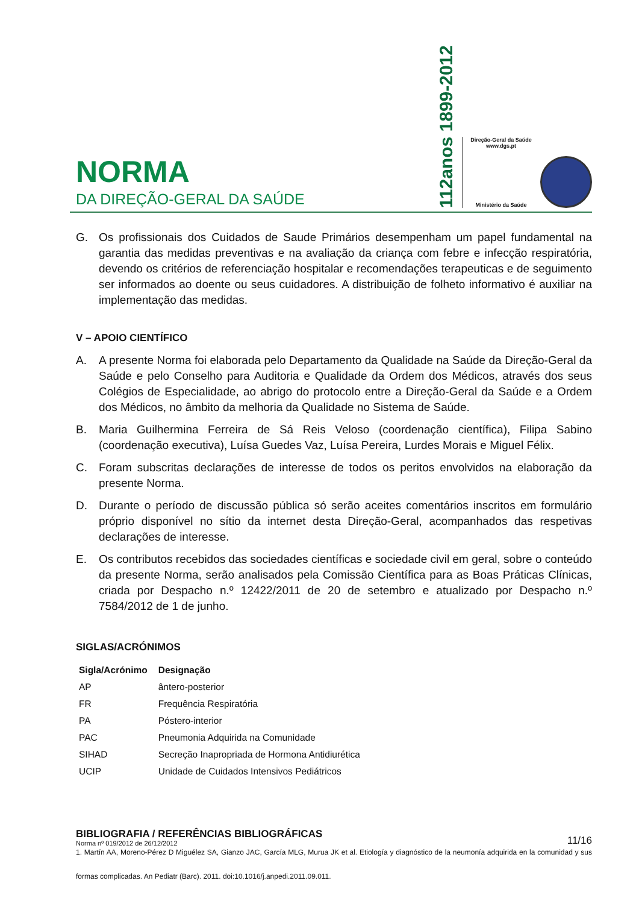NORMA
DA DIREÇÃO-GERAL DA SAÚDE
112anos 1899-2012
Direção-Geral da Saúde
www.dgs.pt
Ministério da Saúde
G. Os profissionais dos Cuidados de Saude Primários desempenham um papel fundamental na garantia das medidas preventivas e na avaliação da criança com febre e infecção respiratória, devendo os critérios de referenciação hospitalar e recomendações terapeuticas e de seguimento ser informados ao doente ou seus cuidadores. A distribuição de folheto informativo é auxiliar na implementação das medidas.
V – APOIO CIENTÍFICO
A. A presente Norma foi elaborada pelo Departamento da Qualidade na Saúde da Direção-Geral da Saúde e pelo Conselho para Auditoria e Qualidade da Ordem dos Médicos, através dos seus Colégios de Especialidade, ao abrigo do protocolo entre a Direção-Geral da Saúde e a Ordem dos Médicos, no âmbito da melhoria da Qualidade no Sistema de Saúde.
B. Maria Guilhermina Ferreira de Sá Reis Veloso (coordenação científica), Filipa Sabino (coordenação executiva), Luísa Guedes Vaz, Luísa Pereira, Lurdes Morais e Miguel Félix.
C. Foram subscritas declarações de interesse de todos os peritos envolvidos na elaboração da presente Norma.
D. Durante o período de discussão pública só serão aceites comentários inscritos em formulário próprio disponível no sítio da internet desta Direção-Geral, acompanhados das respetivas declarações de interesse.
E. Os contributos recebidos das sociedades científicas e sociedade civil em geral, sobre o conteúdo da presente Norma, serão analisados pela Comissão Científica para as Boas Práticas Clínicas, criada por Despacho n.º 12422/2011 de 20 de setembro e atualizado por Despacho n.º 7584/2012 de 1 de junho.
SIGLAS/ACRÓNIMOS
| Sigla/Acrónimo | Designação |
| --- | --- |
| AP | ântero-posterior |
| FR | Frequência Respiratória |
| PA | Póstero-interior |
| PAC | Pneumonia Adquirida na Comunidade |
| SIHAD | Secreção Inapropriada de Hormona Antidiurética |
| UCIP | Unidade de Cuidados Intensivos Pediátricos |
BIBLIOGRAFIA / REFERÊNCIAS BIBLIOGRÁFICAS
1. Martín AA, Moreno-Pérez D Miguélez SA, Gianzo JAC, García MLG, Murua JK et al. Etiología y diagnóstico de la neumonía adquirida en la comunidad y sus formas complicadas. An Pediatr (Barc). 2011. doi:10.1016/j.anpedi.2011.09.011.
Norma nº 019/2012 de 26/12/2012 11/16